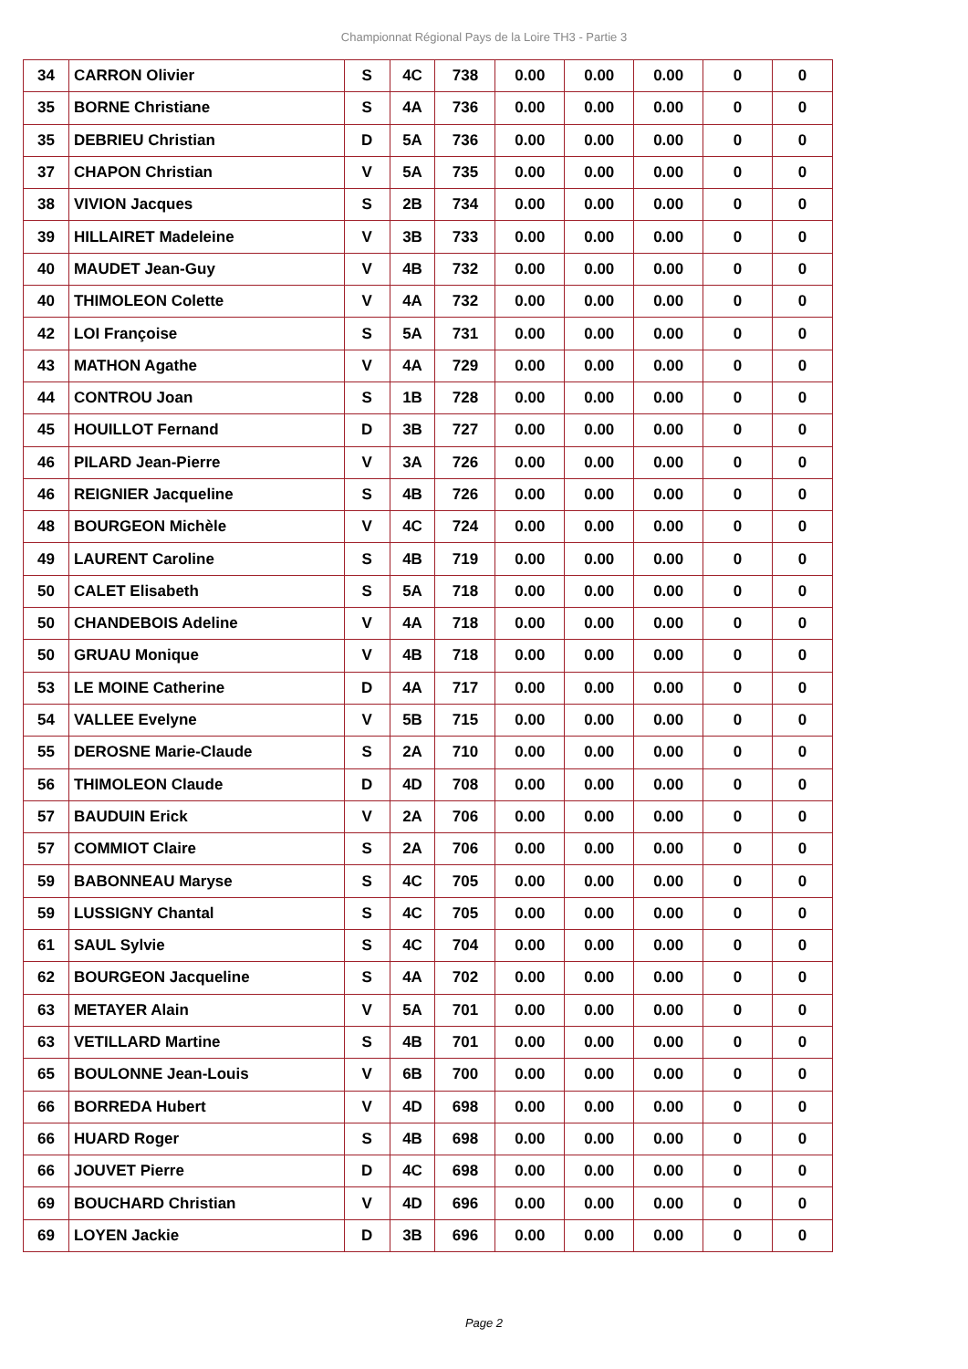Championnat Régional Pays de la Loire TH3 - Partie 3
| 34 | CARRON Olivier | S | 4C | 738 | 0.00 | 0.00 | 0.00 | 0 | 0 |
| 35 | BORNE Christiane | S | 4A | 736 | 0.00 | 0.00 | 0.00 | 0 | 0 |
| 35 | DEBRIEU Christian | D | 5A | 736 | 0.00 | 0.00 | 0.00 | 0 | 0 |
| 37 | CHAPON Christian | V | 5A | 735 | 0.00 | 0.00 | 0.00 | 0 | 0 |
| 38 | VIVION Jacques | S | 2B | 734 | 0.00 | 0.00 | 0.00 | 0 | 0 |
| 39 | HILLAIRET Madeleine | V | 3B | 733 | 0.00 | 0.00 | 0.00 | 0 | 0 |
| 40 | MAUDET Jean-Guy | V | 4B | 732 | 0.00 | 0.00 | 0.00 | 0 | 0 |
| 40 | THIMOLEON Colette | V | 4A | 732 | 0.00 | 0.00 | 0.00 | 0 | 0 |
| 42 | LOI Françoise | S | 5A | 731 | 0.00 | 0.00 | 0.00 | 0 | 0 |
| 43 | MATHON Agathe | V | 4A | 729 | 0.00 | 0.00 | 0.00 | 0 | 0 |
| 44 | CONTROU Joan | S | 1B | 728 | 0.00 | 0.00 | 0.00 | 0 | 0 |
| 45 | HOUILLOT Fernand | D | 3B | 727 | 0.00 | 0.00 | 0.00 | 0 | 0 |
| 46 | PILARD Jean-Pierre | V | 3A | 726 | 0.00 | 0.00 | 0.00 | 0 | 0 |
| 46 | REIGNIER Jacqueline | S | 4B | 726 | 0.00 | 0.00 | 0.00 | 0 | 0 |
| 48 | BOURGEON Michèle | V | 4C | 724 | 0.00 | 0.00 | 0.00 | 0 | 0 |
| 49 | LAURENT Caroline | S | 4B | 719 | 0.00 | 0.00 | 0.00 | 0 | 0 |
| 50 | CALET Elisabeth | S | 5A | 718 | 0.00 | 0.00 | 0.00 | 0 | 0 |
| 50 | CHANDEBOIS Adeline | V | 4A | 718 | 0.00 | 0.00 | 0.00 | 0 | 0 |
| 50 | GRUAU Monique | V | 4B | 718 | 0.00 | 0.00 | 0.00 | 0 | 0 |
| 53 | LE MOINE Catherine | D | 4A | 717 | 0.00 | 0.00 | 0.00 | 0 | 0 |
| 54 | VALLEE Evelyne | V | 5B | 715 | 0.00 | 0.00 | 0.00 | 0 | 0 |
| 55 | DEROSNE Marie-Claude | S | 2A | 710 | 0.00 | 0.00 | 0.00 | 0 | 0 |
| 56 | THIMOLEON Claude | D | 4D | 708 | 0.00 | 0.00 | 0.00 | 0 | 0 |
| 57 | BAUDUIN Erick | V | 2A | 706 | 0.00 | 0.00 | 0.00 | 0 | 0 |
| 57 | COMMIOT Claire | S | 2A | 706 | 0.00 | 0.00 | 0.00 | 0 | 0 |
| 59 | BABONNEAU Maryse | S | 4C | 705 | 0.00 | 0.00 | 0.00 | 0 | 0 |
| 59 | LUSSIGNY Chantal | S | 4C | 705 | 0.00 | 0.00 | 0.00 | 0 | 0 |
| 61 | SAUL Sylvie | S | 4C | 704 | 0.00 | 0.00 | 0.00 | 0 | 0 |
| 62 | BOURGEON Jacqueline | S | 4A | 702 | 0.00 | 0.00 | 0.00 | 0 | 0 |
| 63 | METAYER Alain | V | 5A | 701 | 0.00 | 0.00 | 0.00 | 0 | 0 |
| 63 | VETILLARD Martine | S | 4B | 701 | 0.00 | 0.00 | 0.00 | 0 | 0 |
| 65 | BOULONNE Jean-Louis | V | 6B | 700 | 0.00 | 0.00 | 0.00 | 0 | 0 |
| 66 | BORREDA Hubert | V | 4D | 698 | 0.00 | 0.00 | 0.00 | 0 | 0 |
| 66 | HUARD Roger | S | 4B | 698 | 0.00 | 0.00 | 0.00 | 0 | 0 |
| 66 | JOUVET Pierre | D | 4C | 698 | 0.00 | 0.00 | 0.00 | 0 | 0 |
| 69 | BOUCHARD Christian | V | 4D | 696 | 0.00 | 0.00 | 0.00 | 0 | 0 |
| 69 | LOYEN Jackie | D | 3B | 696 | 0.00 | 0.00 | 0.00 | 0 | 0 |
Page 2